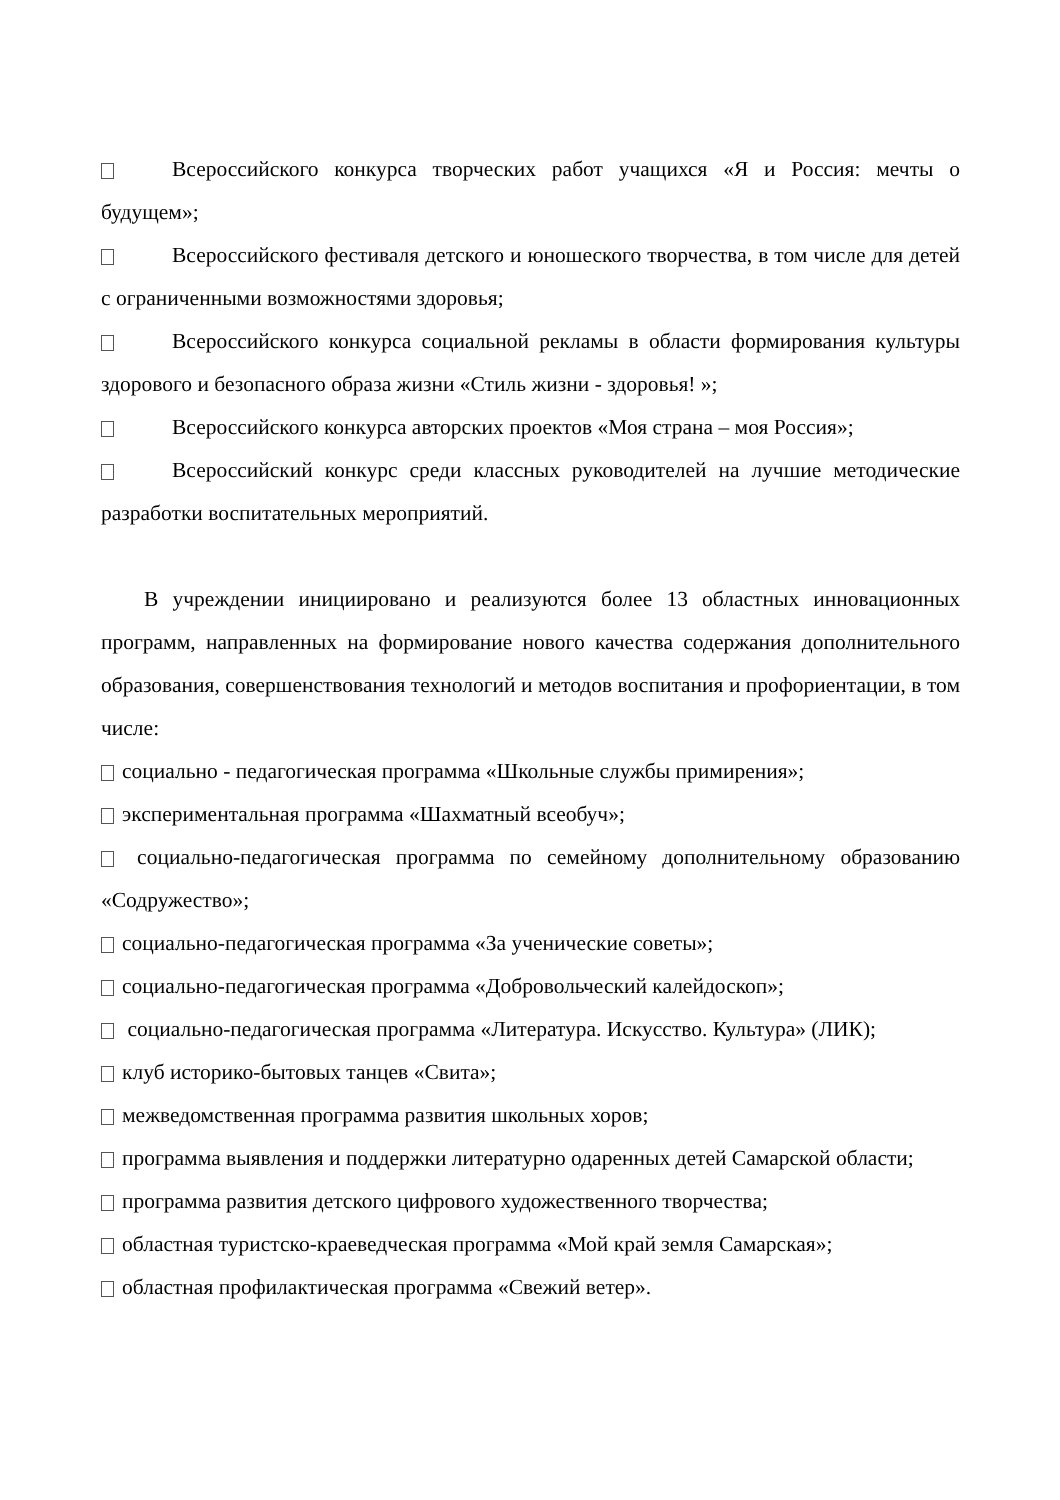Всероссийского конкурса творческих работ учащихся «Я и Россия: мечты о будущем»;
Всероссийского фестиваля детского и юношеского творчества, в том числе для детей с ограниченными возможностями здоровья;
Всероссийского конкурса социальной рекламы в области формирования культуры здорового и безопасного образа жизни «Стиль жизни - здоровья! »;
Всероссийского конкурса авторских проектов «Моя страна – моя Россия»;
Всероссийский конкурс среди классных руководителей на лучшие методические разработки воспитательных мероприятий.
В учреждении инициировано и реализуются более 13 областных инновационных программ, направленных на формирование нового качества содержания дополнительного образования, совершенствования технологий и методов воспитания и профориентации, в том числе:
социально - педагогическая программа «Школьные службы примирения»;
экспериментальная программа «Шахматный всеобуч»;
социально-педагогическая программа по семейному дополнительному образованию «Содружество»;
социально-педагогическая программа «За ученические советы»;
социально-педагогическая программа «Добровольческий калейдоскоп»;
социально-педагогическая программа «Литература. Искусство. Культура» (ЛИК);
клуб историко-бытовых танцев «Свита»;
межведомственная программа развития школьных хоров;
программа выявления и поддержки литературно одаренных детей Самарской области;
программа развития детского цифрового художественного творчества;
областная туристско-краеведческая программа «Мой край земля Самарская»;
областная профилактическая программа «Свежий ветер».